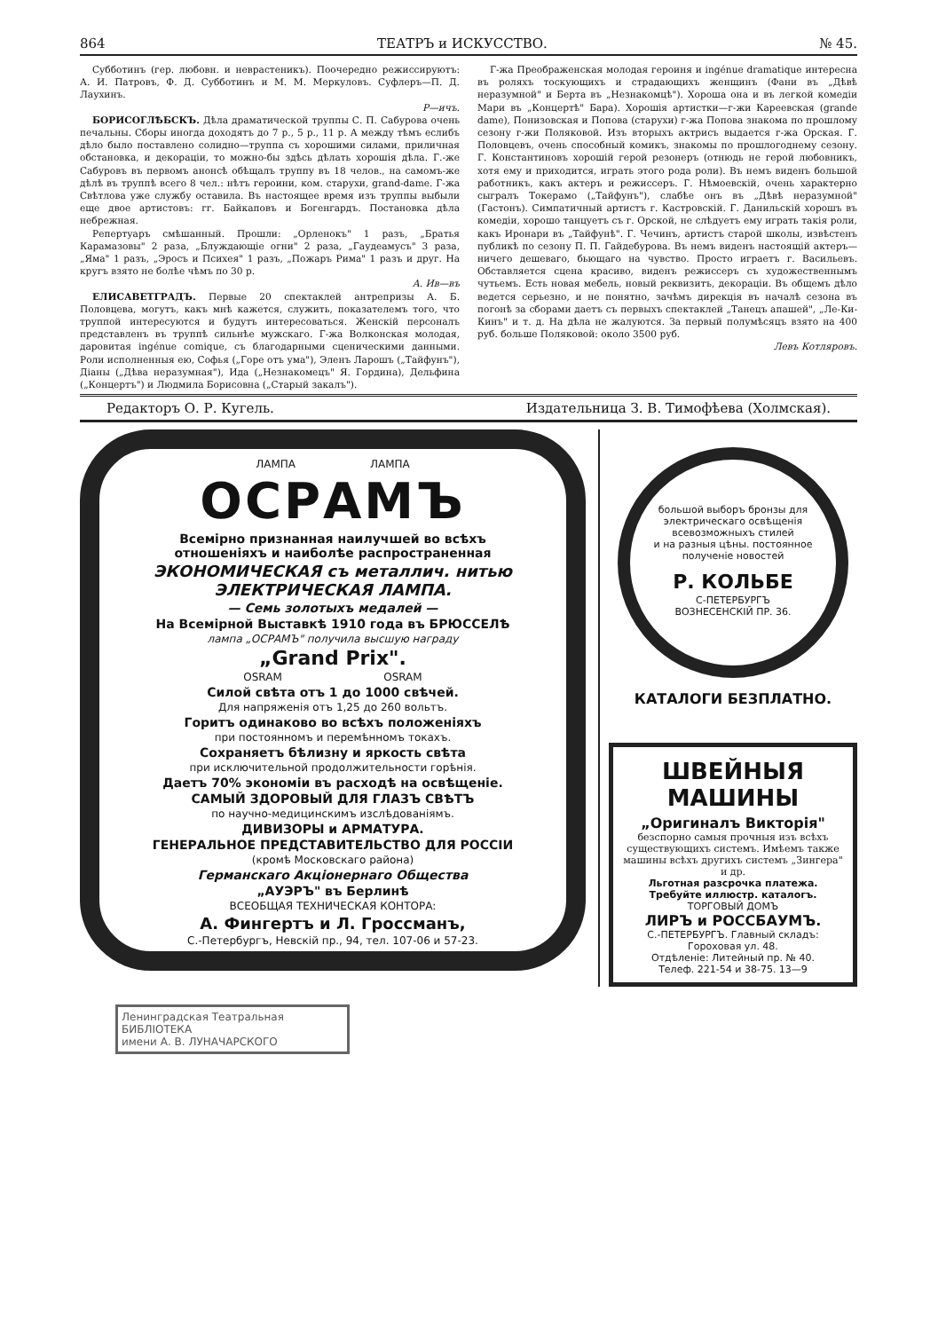864 ТЕАТРЪ и ИСКУССТВО. № 45.
Субботинъ (гер. любовн. и неврастеникъ). Поочередно режиссируютъ: А. И. Патровъ, Ф. Д. Субботинъ и М. М. Меркуловъ. Суфлеръ—П. Д. Лаухинъ.
Р—ичъ.
БОРИСОГЛѢБСКЪ. Дѣла драматической труппы С. П. Сабурова очень печальны. Сборы иногда доходятъ до 7 р., 5 р., 11 р. А между тѣмъ еслибъ дѣло было поставлено солидно—труппа съ хорошими силами, приличная обстановка, и декораціи, то можно-бы здѣсь дѣлать хорошія дѣла. Г.-же Сабуровъ въ первомъ анонсѣ обѣщалъ труппу въ 18 челов., на самомъ-же дѣлѣ въ труппѣ всего 8 чел.: нѣтъ героини, ком. старухи, grand-dame. Г-жа Свѣтлова уже службу оставила. Въ настоящее время изъ труппы выбыли еще двое артистовъ: гг. Байкаповъ и Богенгардъ. Постановка дѣла небрежная.
Репертуаръ смѣшанный. Прошли: „Орленокъ" 1 разъ, „Братья Карамазовы" 2 раза, „Блуждающіе огни" 2 раза, „Гаудеамусъ" 3 раза, „Яма" 1 разъ, „Эросъ и Психея" 1 разъ, „Пожаръ Рима" 1 разъ и друг. На кругъ взято не болѣе чѣмъ по 30 р.
А. Ив—въ
ЕЛИСАВЕТГРАДЪ. Первые 20 спектаклей антрепризы А. Б. Половцева, могутъ, какъ мнѣ кажется, служить, показателемъ того, что труппой интересуются и будутъ интересоваться. Женскій персоналъ представленъ въ труппѣ сильнѣе мужскаго. Г-жа Волконская молодая, даровитая ingénue comique, съ благодарными сценическими данными. Роли исполненныя ею, Софья („Горе отъ ума"), Эленъ Ларошъ („Тайфунъ"), Діаны („Дѣва неразумная"), Ида („Незнакомецъ" Я. Гордина), Дельфина („Концертъ") и Людмила Борисовна („Старый закалъ").
Г-жа Преображенская молодая героиня и ingénue dramatique интересна въ роляхъ тоскующихъ и страдающихъ женщинъ (Фани въ „Дѣвѣ неразумной" и Берта въ „Незнакомцѣ"). Хороша она и въ легкой комедіи Мари въ „Концертѣ" Бара). Хорошія артистки—г-жи Кареевская (grande dame), Понизовская и Попова (старухи) г-жа Попова знакома по прошлому сезону г-жи Поляковой. Изъ вторыхъ актрисъ выдается г-жа Орская. Г. Половцевъ, очень способный комикъ, знакомы по прошлогоднему сезону. Г. Константиновъ хорошій герой резонеръ (отнюдь не герой любовникъ, хотя ему и приходится, играть этого рода роли). Въ немъ виденъ большой работникъ, какъ актеръ и режиссеръ. Г. Нѣмоевскій, очень характерно сыгралъ Токерамо („Тайфунъ"), слабѣе онъ въ „Дѣвѣ неразумной" (Гастонъ). Симпатичный артистъ г. Кастровскій. Г. Данильскій хорошъ въ комедіи, хорошо танцуетъ съ г. Орской, не слѣдуетъ ему играть такія роли, какъ Иронари въ „Тайфунѣ". Г. Чечинъ, артистъ старой школы, извѣстенъ публикѣ по сезону П. П. Гайдебурова. Въ немъ виденъ настоящій актеръ—ничего дешеваго, бьющаго на чувство. Просто играетъ г. Васильевъ. Обставляется сцена красиво, виденъ режиссеръ съ художественнымъ чутьемъ. Есть новая мебель, новый реквизитъ, декораціи. Въ общемъ дѣло ведется серьезно, и не понятно, зачѣмъ дирекція въ началѣ сезона въ погонѣ за сборами даетъ съ первыхъ спектаклей „Танецъ апашей", „Ле-Ки-Кинъ" и т. д. На дѣла не жалуются. За первый полумѣсяцъ взято на 400 руб. больше Поляковой: около 3500 руб.
Левъ Котляровъ.
Редакторъ О. Р. Кугель. Издательница З. В. Тимофѣева (Холмская).
ЛАМПА ЛАМПА
ОСРАМЪ
Всемірно признанная наилучшей во всѣхъ отношеніяхъ и наиболѣе распространенная
ЭКОНОМИЧЕСКАЯ съ металлич. нитью ЭЛЕКТРИЧЕСКАЯ ЛАМПА.
— Семь золотыхъ медалей —
На Всемірной Выставкѣ 1910 года въ БРЮССЕЛѢ
лампа „ОСРАМЪ" получила высшую награду
„Grand Prix".
OSRAM OSRAM
Силой свѣта отъ 1 до 1000 свѣчей.
Для напряженія отъ 1,25 до 260 вольтъ.
Горитъ одинаково во всѣхъ положеніяхъ
при постоянномъ и перемѣнномъ токахъ.
Сохраняетъ бѣлизну и яркость свѣта
при исключительной продолжительности горѣнія.
Даетъ 70% экономіи въ расходѣ на освѣщеніе.
САМЫЙ ЗДОРОВЫЙ ДЛЯ ГЛАЗЪ СВѢТЪ
по научно-медицинскимъ изслѣдованіямъ.
ДИВИЗОРЫ и АРМАТУРА.
ГЕНЕРАЛЬНОЕ ПРЕДСТАВИТЕЛЬСТВО ДЛЯ РОССІИ
(кромѣ Московскаго района)
Германскаго Акціонернаго Общества
„АУЭРЪ" въ Берлинѣ
ВСЕОБЩАЯ ТЕХНИЧЕСКАЯ КОНТОРА:
А. Фингертъ и Л. Гроссманъ,
С.-Петербургъ, Невскій пр., 94, тел. 107-06 и 57-23.
большой выборъ бронзы для электрическаго освѣщенія всевозможныхъ стилей
и на разныя цѣны. постоянное полученіе новостей
Р. КОЛЬБЕ
С-ПЕТЕРБУРГЪ
ВОЗНЕСЕНСКІЙ ПР. 36.
КАТАЛОГИ БЕЗПЛАТНО.
ШВЕЙНЫЯ МАШИНЫ
„Оригиналъ Викторія"
безспорно самыя прочныя изъ всѣхъ существующихъ системъ. Имѣемъ также машины всѣхъ другихъ системъ „Зингера" и др.
Льготная разсрочка платежа. Требуйте иллюстр. каталогъ.
ТОРГОВЫЙ ДОМЪ
ЛИРЪ и РОССБАУМЪ.
С.-ПЕТЕРБУРГЪ. Главный складъ: Гороховая ул. 48.
Отдѣленіе: Литейный пр. № 40.
Телеф. 221-54 и 38-75. 13—9
Ленинградская Театральная
БИБЛІОТЕКА
имени А. В. ЛУНАЧАРСКОГО